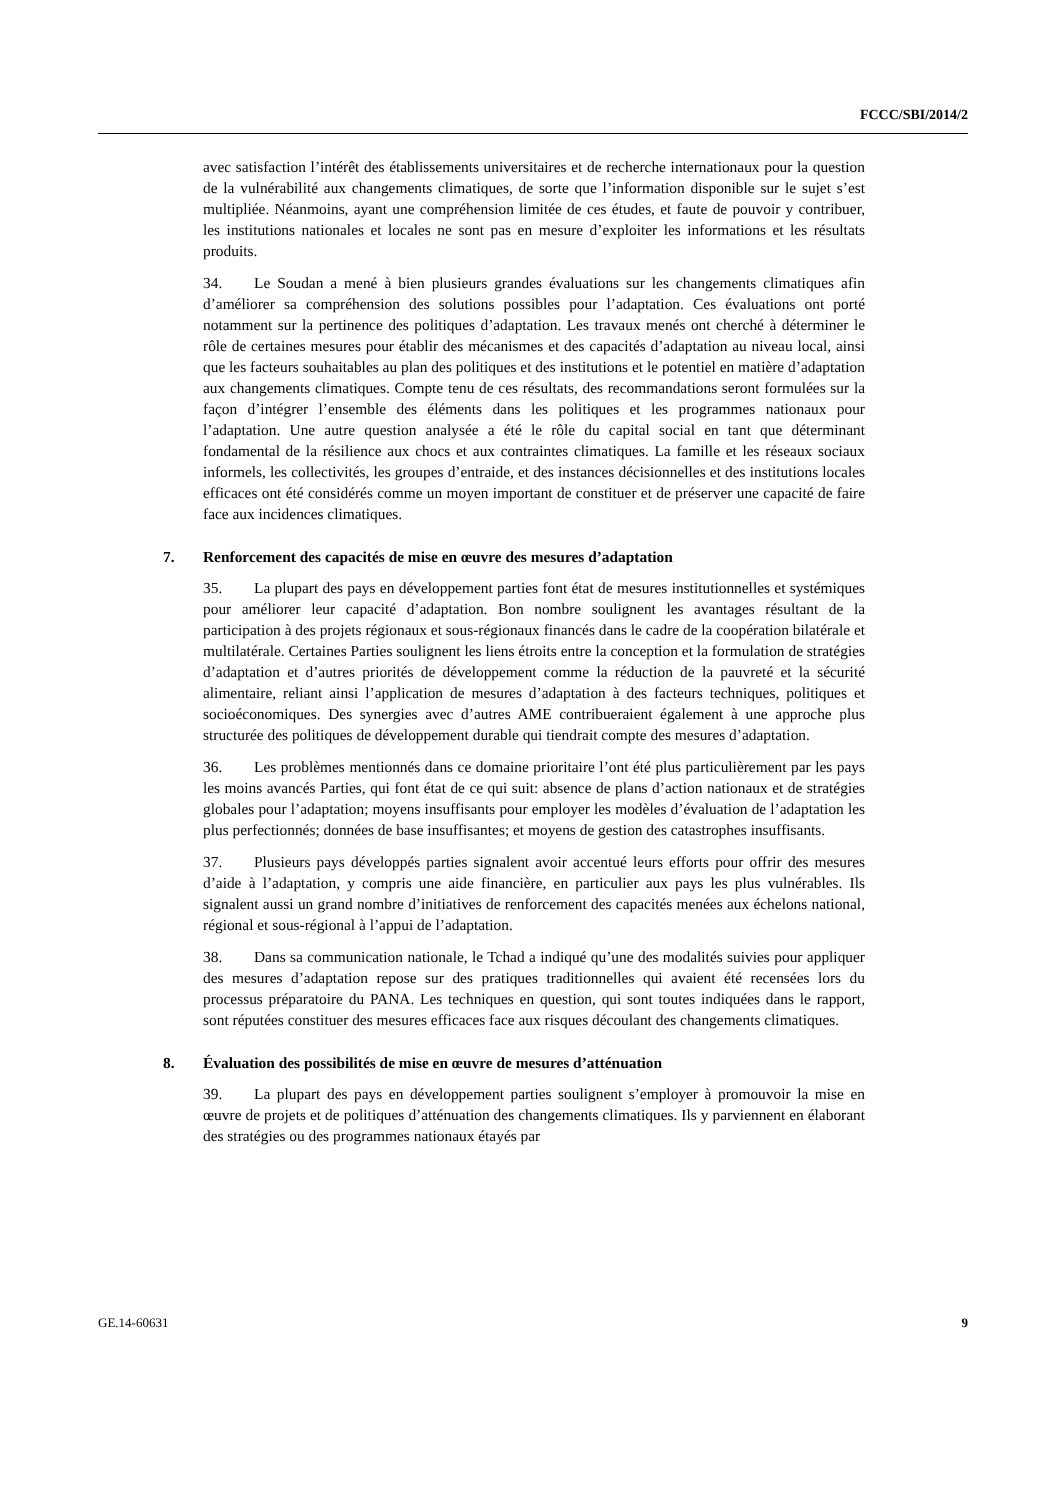FCCC/SBI/2014/2
avec satisfaction l’intérêt des établissements universitaires et de recherche internationaux pour la question de la vulnérabilité aux changements climatiques, de sorte que l’information disponible sur le sujet s’est multipliée. Néanmoins, ayant une compréhension limitée de ces études, et faute de pouvoir y contribuer, les institutions nationales et locales ne sont pas en mesure d’exploiter les informations et les résultats produits.
34. Le Soudan a mené à bien plusieurs grandes évaluations sur les changements climatiques afin d’améliorer sa compréhension des solutions possibles pour l’adaptation. Ces évaluations ont porté notamment sur la pertinence des politiques d’adaptation. Les travaux menés ont cherché à déterminer le rôle de certaines mesures pour établir des mécanismes et des capacités d’adaptation au niveau local, ainsi que les facteurs souhaitables au plan des politiques et des institutions et le potentiel en matière d’adaptation aux changements climatiques. Compte tenu de ces résultats, des recommandations seront formulées sur la façon d’intégrer l’ensemble des éléments dans les politiques et les programmes nationaux pour l’adaptation. Une autre question analysée a été le rôle du capital social en tant que déterminant fondamental de la résilience aux chocs et aux contraintes climatiques. La famille et les réseaux sociaux informels, les collectivités, les groupes d’entraide, et des instances décisionnelles et des institutions locales efficaces ont été considérés comme un moyen important de constituer et de préserver une capacité de faire face aux incidences climatiques.
7. Renforcement des capacités de mise en œuvre des mesures d’adaptation
35. La plupart des pays en développement parties font état de mesures institutionnelles et systémiques pour améliorer leur capacité d’adaptation. Bon nombre soulignent les avantages résultant de la participation à des projets régionaux et sous-régionaux financés dans le cadre de la coopération bilatérale et multilatérale. Certaines Parties soulignent les liens étroits entre la conception et la formulation de stratégies d’adaptation et d’autres priorités de développement comme la réduction de la pauvreté et la sécurité alimentaire, reliant ainsi l’application de mesures d’adaptation à des facteurs techniques, politiques et socioéconomiques. Des synergies avec d’autres AME contribueraient également à une approche plus structurée des politiques de développement durable qui tiendrait compte des mesures d’adaptation.
36. Les problèmes mentionnés dans ce domaine prioritaire l’ont été plus particulièrement par les pays les moins avancés Parties, qui font état de ce qui suit: absence de plans d’action nationaux et de stratégies globales pour l’adaptation; moyens insuffisants pour employer les modèles d’évaluation de l’adaptation les plus perfectionnés; données de base insuffisantes; et moyens de gestion des catastrophes insuffisants.
37. Plusieurs pays développés parties signalent avoir accentué leurs efforts pour offrir des mesures d’aide à l’adaptation, y compris une aide financière, en particulier aux pays les plus vulnérables. Ils signalent aussi un grand nombre d’initiatives de renforcement des capacités menées aux échelons national, régional et sous-régional à l’appui de l’adaptation.
38. Dans sa communication nationale, le Tchad a indiqué qu’une des modalités suivies pour appliquer des mesures d’adaptation repose sur des pratiques traditionnelles qui avaient été recensées lors du processus préparatoire du PANA. Les techniques en question, qui sont toutes indiquées dans le rapport, sont réputées constituer des mesures efficaces face aux risques découlant des changements climatiques.
8. Évaluation des possibilités de mise en œuvre de mesures d’atténuation
39. La plupart des pays en développement parties soulignent s’employer à promouvoir la mise en œuvre de projets et de politiques d’atténuation des changements climatiques. Ils y parviennent en élaborant des stratégies ou des programmes nationaux étayés par
GE.14-60631 9